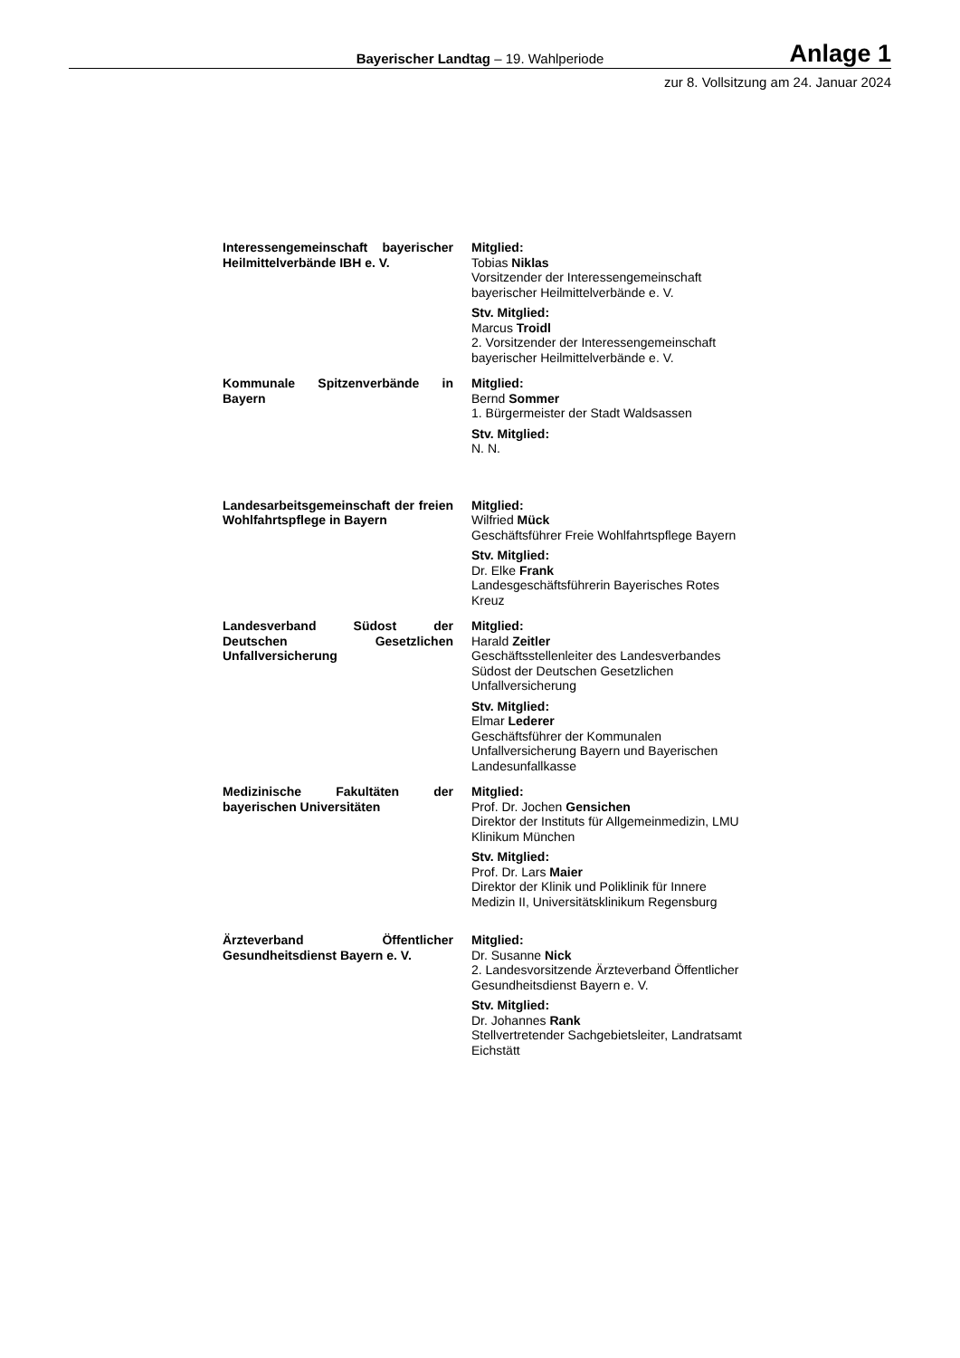Bayerischer Landtag – 19. Wahlperiode
Anlage 1
zur 8. Vollsitzung am 24. Januar 2024
| Interessengemeinschaft bayerischer Heilmittelverbände IBH e. V. | Mitglied: Tobias Niklas Vorsitzender der Interessengemeinschaft bayerischer Heilmittelverbände e. V. Stv. Mitglied: Marcus Troidl 2. Vorsitzender der Interessengemeinschaft bayerischer Heilmittelverbände e. V. |
| Kommunale Spitzenverbände in Bayern | Mitglied: Bernd Sommer 1. Bürgermeister der Stadt Waldsassen Stv. Mitglied: N. N. |
| Landesarbeitsgemeinschaft der freien Wohlfahrtspflege in Bayern | Mitglied: Wilfried Mück Geschäftsführer Freie Wohlfahrtspflege Bayern Stv. Mitglied: Dr. Elke Frank Landesgeschäftsführerin Bayerisches Rotes Kreuz |
| Landesverband Südost der Deutschen Gesetzlichen Unfallversicherung | Mitglied: Harald Zeitler Geschäftsstellenleiter des Landesverbandes Südost der Deutschen Gesetzlichen Unfallversicherung Stv. Mitglied: Elmar Lederer Geschäftsführer der Kommunalen Unfallversicherung Bayern und Bayerischen Landesunfallkasse |
| Medizinische Fakultäten der bayerischen Universitäten | Mitglied: Prof. Dr. Jochen Gensichen Direktor der Instituts für Allgemeinmedizin, LMU Klinikum München Stv. Mitglied: Prof. Dr. Lars Maier Direktor der Klinik und Poliklinik für Innere Medizin II, Universitätsklinikum Regensburg |
| Ärzteverband Öffentlicher Gesundheitsdienst Bayern e. V. | Mitglied: Dr. Susanne Nick 2. Landesvorsitzende Ärzteverband Öffentlicher Gesundheitsdienst Bayern e. V. Stv. Mitglied: Dr. Johannes Rank Stellvertretender Sachgebietsleiter, Landratsamt Eichstätt |